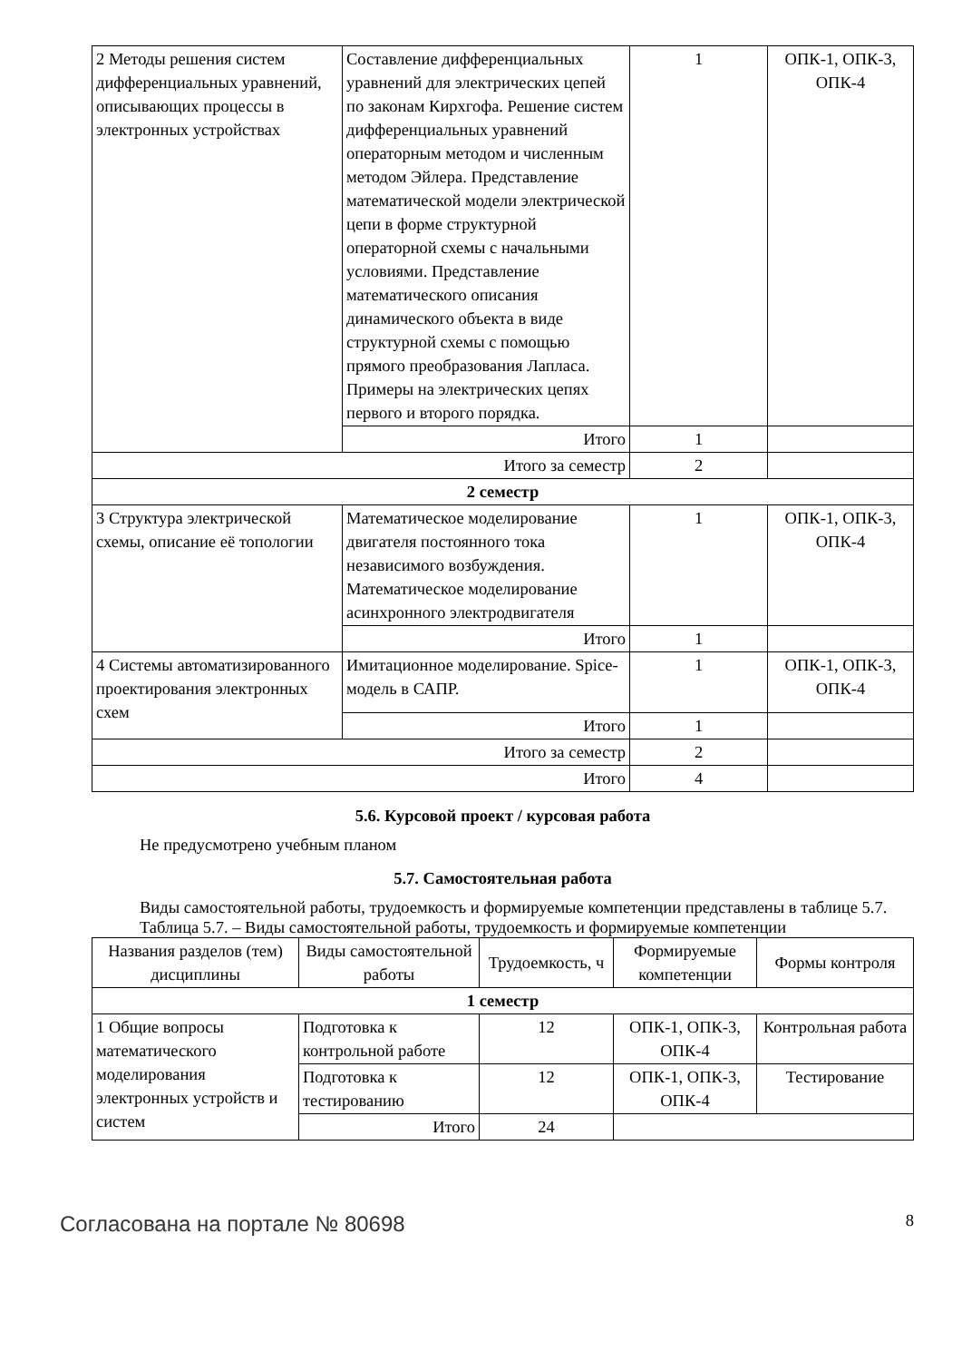| 2 Методы решения систем дифференциальных уравнений, описывающих процессы в электронных устройствах | Составление дифференциальных уравнений для электрических цепей по законам Кирхгофа. Решение систем дифференциальных уравнений операторным методом и численным методом Эйлера. Представление математической модели электрической цепи в форме структурной операторной схемы с начальными условиями. Представление математического описания динамического объекта в виде структурной схемы с помощью прямого преобразования Лапласа. Примеры на электрических цепях первого и второго порядка. | 1 | ОПК-1, ОПК-3, ОПК-4 |
| | Итого | 1 | |
| Итого за семестр | | 2 | |
| 2 семестр | | | |
| 3 Структура электрической схемы, описание её топологии | Математическое моделирование двигателя постоянного тока независимого возбуждения. Математическое моделирование асинхронного электродвигателя | 1 | ОПК-1, ОПК-3, ОПК-4 |
| | Итого | 1 | |
| 4 Системы автоматизированного проектирования электронных схем | Имитационное моделирование. Spice-модель в САПР. | 1 | ОПК-1, ОПК-3, ОПК-4 |
| | Итого | 1 | |
| Итого за семестр | | 2 | |
| Итого | | 4 | |
5.6. Курсовой проект / курсовая работа
Не предусмотрено учебным планом
5.7. Самостоятельная работа
Виды самостоятельной работы, трудоемкость и формируемые компетенции представлены в таблице 5.7.
Таблица 5.7. – Виды самостоятельной работы, трудоемкость и формируемые компетенции
| Названия разделов (тем) дисциплины | Виды самостоятельной работы | Трудоемкость, ч | Формируемые компетенции | Формы контроля |
| --- | --- | --- | --- | --- |
| 1 семестр | | | | |
| 1 Общие вопросы математического моделирования электронных устройств и систем | Подготовка к контрольной работе | 12 | ОПК-1, ОПК-3, ОПК-4 | Контрольная работа |
| | Подготовка к тестированию | 12 | ОПК-1, ОПК-3, ОПК-4 | Тестирование |
| | Итого | 24 | | |
Согласована на портале № 80698 8